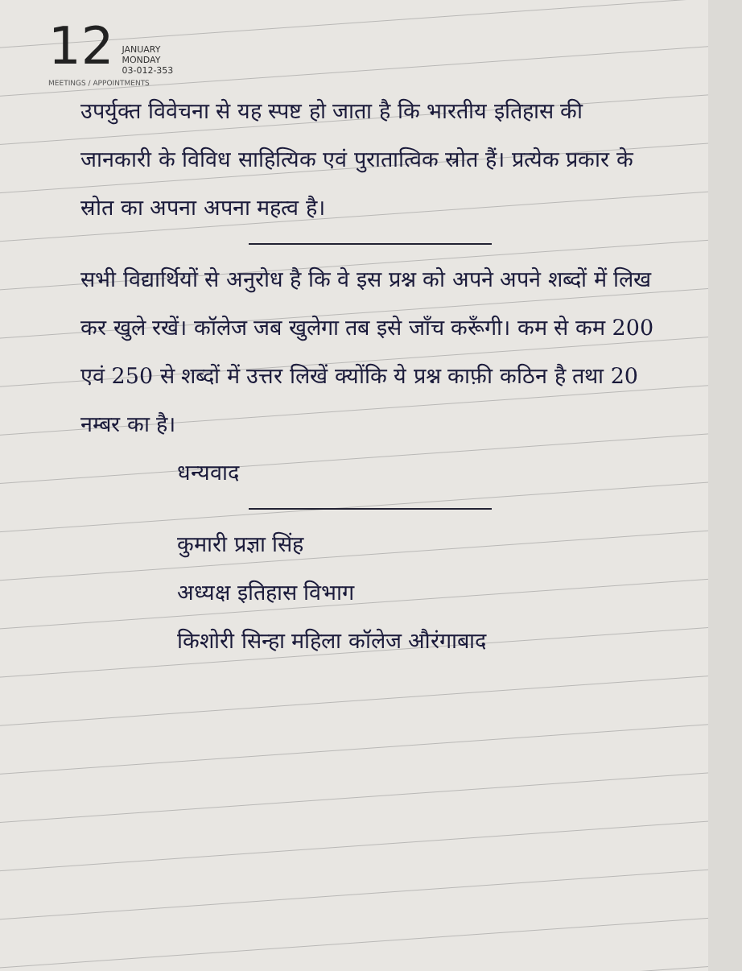12
JANUARY
MONDAY
03-012-353
MEETINGS / APPOINTMENTS
उपर्युक्त विवेचना से यह स्पष्ट हो जाता है कि भारतीय इतिहास की जानकारी के विविध साहित्यिक एवं पुरातात्विक स्रोत हैं। प्रत्येक प्रकार के स्रोत का अपना अपना महत्व है।
सभी विद्यार्थियों से अनुरोध है कि वे इस प्रश्न को अपने अपने शब्दों में लिख कर खुले रखें। कॉलेज जब खुलेगा तब इसे जाँच करूँगी। कम से कम 200 एवं 250 से शब्दों में उत्तर लिखें क्योंकि ये प्रश्न काफ़ी कठिन है तथा 20 नम्बर का है।
धन्यवाद
कुमारी प्रज्ञा सिंह
अध्यक्ष इतिहास विभाग
किशोरी सिन्हा महिला कॉलेज औरंगाबाद